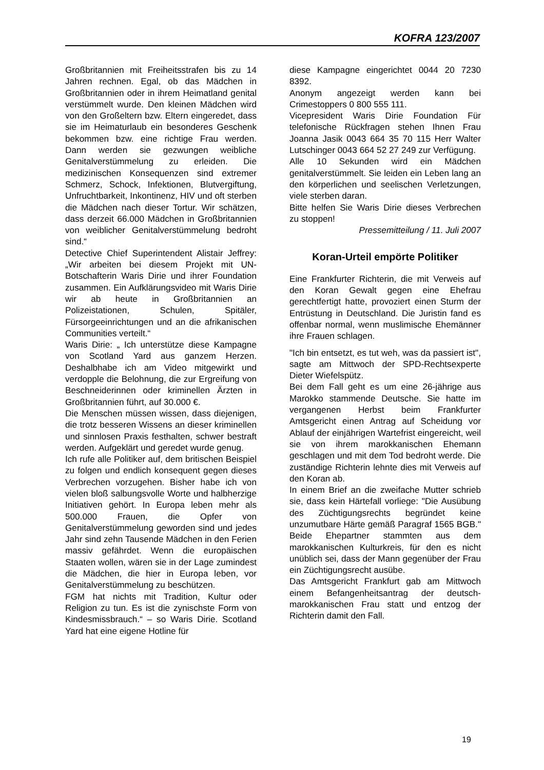KOFRA 123/2007
Großbritannien mit Freiheitsstrafen bis zu 14 Jahren rechnen. Egal, ob das Mädchen in Großbritannien oder in ihrem Heimatland genital verstümmelt wurde. Den kleinen Mädchen wird von den Großeltern bzw. Eltern eingeredet, dass sie im Heimaturlaub ein besonderes Geschenk bekommen bzw. eine richtige Frau werden. Dann werden sie gezwungen weibliche Genitalverstümmelung zu erleiden. Die medizinischen Konsequenzen sind extremer Schmerz, Schock, Infektionen, Blutvergiftung, Unfruchtbarkeit, Inkontinenz, HIV und oft sterben die Mädchen nach dieser Tortur. Wir schätzen, dass derzeit 66.000 Mädchen in Großbritannien von weiblicher Genitalverstümmelung bedroht sind.“
Detective Chief Superintendent Alistair Jeffrey: „Wir arbeiten bei diesem Projekt mit UN-Botschafterin Waris Dirie und ihrer Foundation zusammen. Ein Aufklärungsvideo mit Waris Dirie wir ab heute in Großbritannien an Polizeistationen, Schulen, Spitäler, Fürsorgeeinrichtungen und an die afrikanischen Communities verteilt.“
Waris Dirie: „ Ich unterstütze diese Kampagne von Scotland Yard aus ganzem Herzen. Deshalbhabe ich am Video mitgewirkt und verdopple die Belohnung, die zur Ergreifung von Beschneiderinnen oder kriminellen Ärzten in Großbritannien führt, auf 30.000 €.
Die Menschen müssen wissen, dass diejenigen, die trotz besseren Wissens an dieser kriminellen und sinnlosen Praxis festhalten, schwer bestraft werden. Aufgeklärt und geredet wurde genug.
Ich rufe alle Politiker auf, dem britischen Beispiel zu folgen und endlich konsequent gegen dieses Verbrechen vorzugehen. Bisher habe ich von vielen bloß salbungsvolle Worte und halbherzige Initiativen gehört. In Europa leben mehr als 500.000 Frauen, die Opfer von Genitalverstümmelung geworden sind und jedes Jahr sind zehn Tausende Mädchen in den Ferien massiv gefährdet. Wenn die europäischen Staaten wollen, wären sie in der Lage zumindest die Mädchen, die hier in Europa leben, vor Genitalverstümmelung zu beschützen.
FGM hat nichts mit Tradition, Kultur oder Religion zu tun. Es ist die zynischste Form von Kindesmissbrauch.“ – so Waris Dirie. Scotland Yard hat eine eigene Hotline für
diese Kampagne eingerichtet 0044 20 7230 8392.
Anonym angezeigt werden kann bei Crimestoppers 0 800 555 111.
Vicepresident Waris Dirie Foundation Für telefonische Rückfragen stehen Ihnen Frau Joanna Jasik 0043 664 35 70 115 Herr Walter Lutschinger 0043 664 52 27 249 zur Verfügung.
Alle 10 Sekunden wird ein Mädchen genitalverstümmelt. Sie leiden ein Leben lang an den körperlichen und seelischen Verletzungen, viele sterben daran.
Bitte helfen Sie Waris Dirie dieses Verbrechen zu stoppen!
Pressemitteilung / 11. Juli 2007
Koran-Urteil empörte Politiker
Eine Frankfurter Richterin, die mit Verweis auf den Koran Gewalt gegen eine Ehefrau gerechtfertigt hatte, provoziert einen Sturm der Entrüstung in Deutschland. Die Juristin fand es offenbar normal, wenn muslimische Ehemänner ihre Frauen schlagen.
"Ich bin entsetzt, es tut weh, was da passiert ist", sagte am Mittwoch der SPD-Rechtsexperte Dieter Wiefelspütz.
Bei dem Fall geht es um eine 26-jährige aus Marokko stammende Deutsche. Sie hatte im vergangenen Herbst beim Frankfurter Amtsgericht einen Antrag auf Scheidung vor Ablauf der einjährigen Wartefrist eingereicht, weil sie von ihrem marokkanischen Ehemann geschlagen und mit dem Tod bedroht werde. Die zuständige Richterin lehnte dies mit Verweis auf den Koran ab.
In einem Brief an die zweifache Mutter schrieb sie, dass kein Härtefall vorliege: "Die Ausübung des Züchtigungsrechts begründet keine unzumutbare Härte gemäß Paragraf 1565 BGB." Beide Ehepartner stammten aus dem marokkanischen Kulturkreis, für den es nicht unüblich sei, dass der Mann gegenüber der Frau ein Züchtigungsrecht ausübe.
Das Amtsgericht Frankfurt gab am Mittwoch einem Befangenheitsantrag der deutsch-marokkanischen Frau statt und entzog der Richterin damit den Fall.
19